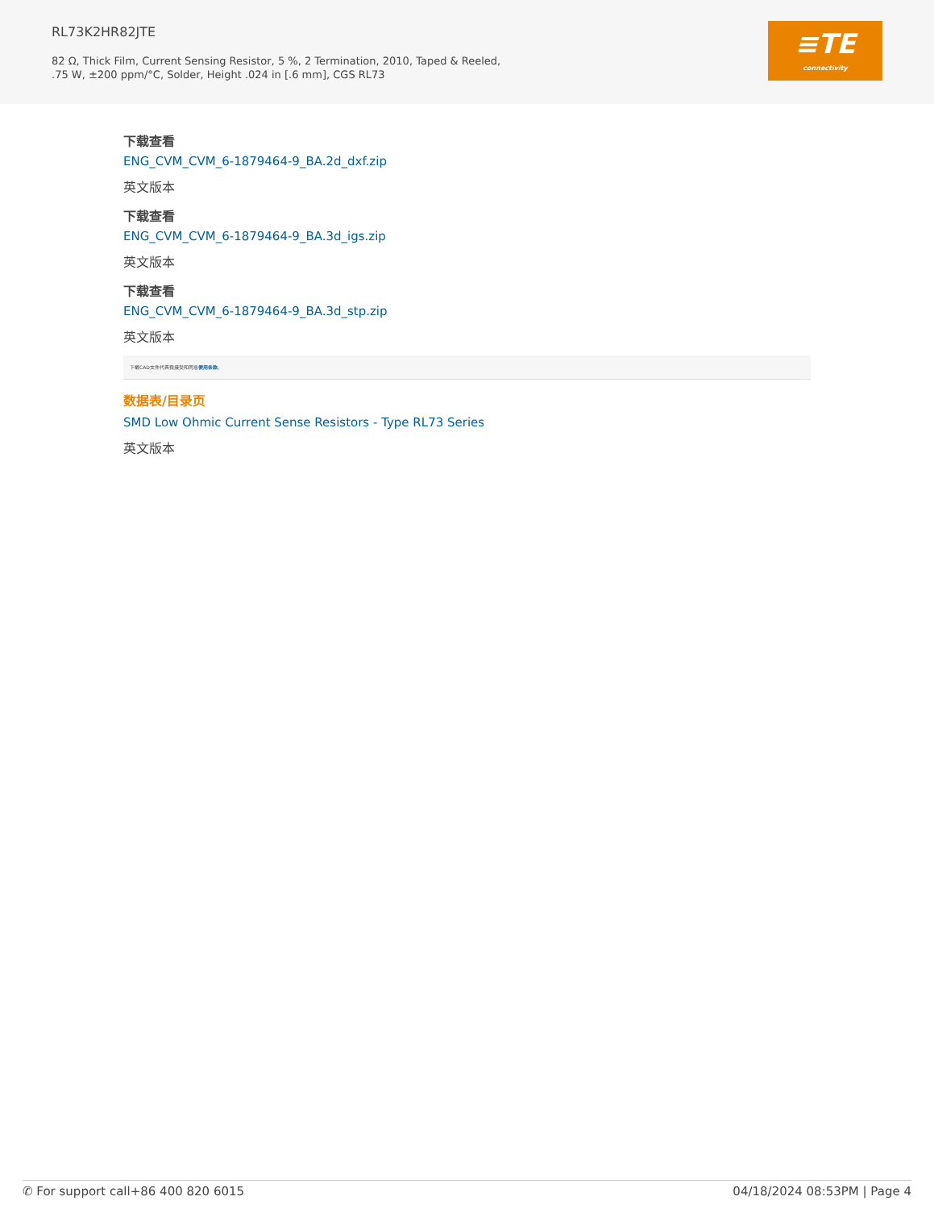RL73K2HR82JTE
82 Ω, Thick Film, Current Sensing Resistor, 5 %, 2 Termination, 2010, Taped & Reeled, .75 W, ±200 ppm/°C, Solder, Height .024 in [.6 mm], CGS RL73
≡TE
connectivity
下载查看
ENG_CVM_CVM_6-1879464-9_BA.2d_dxf.zip
英文版本
下载查看
ENG_CVM_CVM_6-1879464-9_BA.3d_igs.zip
英文版本
下载查看
ENG_CVM_CVM_6-1879464-9_BA.3d_stp.zip
英文版本
下载CAD文件代表我接受和同意使用条款。
数据表/目录页
SMD Low Ohmic Current Sense Resistors - Type RL73 Series
英文版本
✆ For support call+86 400 820 6015 04/18/2024 08:53PM | Page 4